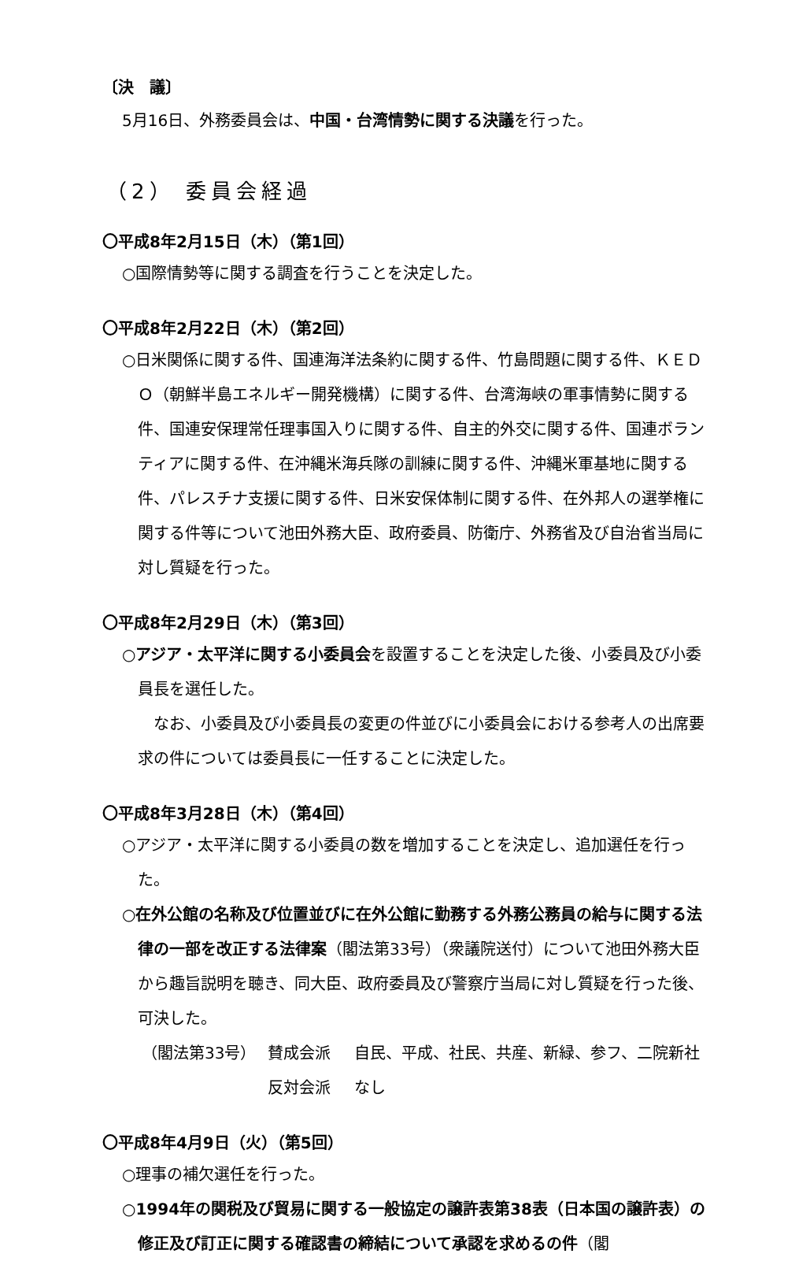〔決　議〕
5月16日、外務委員会は、中国・台湾情勢に関する決議を行った。
（2） 委員会経過
〇平成8年2月15日（木）（第1回）
○国際情勢等に関する調査を行うことを決定した。
〇平成8年2月22日（木）（第2回）
○日米関係に関する件、国連海洋法条約に関する件、竹島問題に関する件、ＫＥＤＯ（朝鮮半島エネルギー開発機構）に関する件、台湾海峡の軍事情勢に関する件、国連安保理常任理事国入りに関する件、自主的外交に関する件、国連ボランティアに関する件、在沖縄米海兵隊の訓練に関する件、沖縄米軍基地に関する件、パレスチナ支援に関する件、日米安保体制に関する件、在外邦人の選挙権に関する件等について池田外務大臣、政府委員、防衛庁、外務省及び自治省当局に対し質疑を行った。
〇平成8年2月29日（木）（第3回）
○アジア・太平洋に関する小委員会を設置することを決定した後、小委員及び小委員長を選任した。
なお、小委員及び小委員長の変更の件並びに小委員会における参考人の出席要求の件については委員長に一任することに決定した。
〇平成8年3月28日（木）（第4回）
○アジア・太平洋に関する小委員の数を増加することを決定し、追加選任を行った。
○在外公館の名称及び位置並びに在外公館に勤務する外務公務員の給与に関する法律の一部を改正する法律案（閣法第33号）（衆議院送付）について池田外務大臣から趣旨説明を聴き、同大臣、政府委員及び警察庁当局に対し質疑を行った後、可決した。
（閣法第33号） 賛成会派 自民、平成、社民、共産、新緑、参フ、二院新社 反対会派 なし
〇平成8年4月9日（火）（第5回）
○理事の補欠選任を行った。
○1994年の関税及び貿易に関する一般協定の譲許表第38表（日本国の譲許表）の修正及び訂正に関する確認書の締結について承認を求めるの件（閣